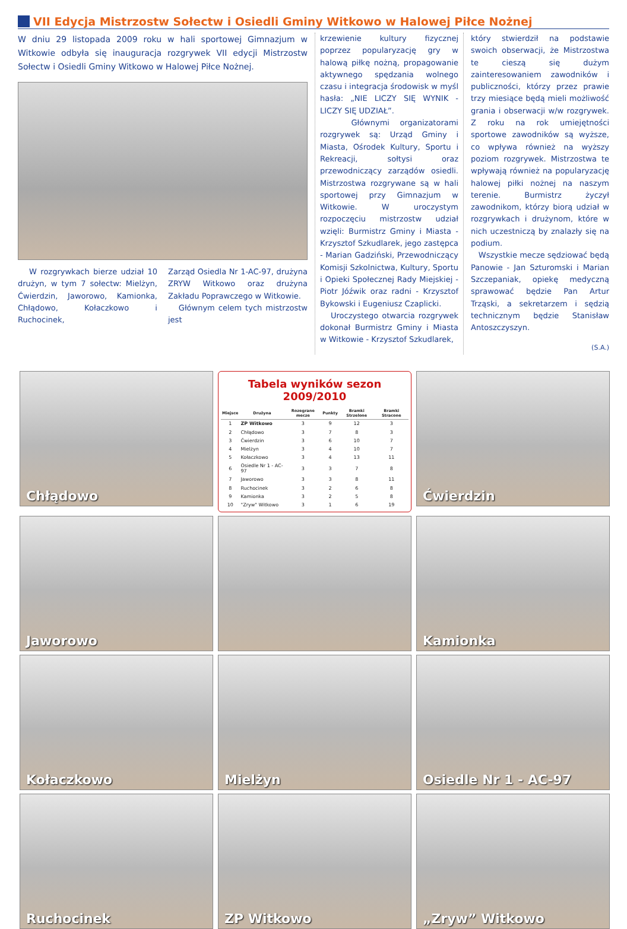VII Edycja Mistrzostw Sołectw i Osiedli Gminy Witkowo w Halowej Piłce Nożnej
W dniu 29 listopada 2009 roku w hali sportowej Gimnazjum w Witkowie odbyła się inauguracja rozgrywek VII edycji Mistrzostw Sołectw i Osiedli Gminy Witkowo w Halowej Piłce Nożnej.
W rozgrywkach bierze udział 10 drużyn, w tym 7 sołectw: Mielżyn, Ćwierdzin, Jaworowo, Kamionka, Chłądowo, Kołaczkowo i Ruchocinek,
Zarząd Osiedla Nr 1-AC-97, drużyna ZRYW Witkowo oraz drużyna Zakładu Poprawczego w Witkowie.
Głównym celem tych mistrzostw jest
krzewienie kultury fizycznej poprzez popularyzację gry w halową piłkę nożną, propagowanie aktywnego spędzania wolnego czasu i integracja środowisk w myśl hasła: „NIE LICZY SIĘ WYNIK - LICZY SIĘ UDZIAŁ”.
Głównymi organizatorami rozgrywek są: Urząd Gminy i Miasta, Ośrodek Kultury, Sportu i Rekreacji, sołtysi oraz przewodniczący zarządów osiedli. Mistrzostwa rozgrywane są w hali sportowej przy Gimnazjum w Witkowie. W uroczystym rozpoczęciu mistrzostw udział wzięli: Burmistrz Gminy i Miasta - Krzysztof Szkudlarek, jego zastępca - Marian Gadziński, Przewodniczący Komisji Szkolnictwa, Kultury, Sportu i Opieki Społecznej Rady Miejskiej - Piotr Jóźwik oraz radni - Krzysztof Bykowski i Eugeniusz Czaplicki.
Uroczystego otwarcia rozgrywek dokonał Burmistrz Gminy i Miasta w Witkowie - Krzysztof Szkudlarek,
który stwierdził na podstawie swoich obserwacji, że Mistrzostwa te cieszą się dużym zainteresowaniem zawodników i publiczności, którzy przez prawie trzy miesiące będą mieli możliwość grania i obserwacji w/w rozgrywek. Z roku na rok umiejętności sportowe zawodników są wyższe, co wpływa również na wyższy poziom rozgrywek. Mistrzostwa te wpływają również na popularyzację halowej piłki nożnej na naszym terenie. Burmistrz życzył zawodnikom, którzy biorą udział w rozgrywkach i drużynom, które w nich uczestniczą by znalazły się na podium.
Wszystkie mecze sędziować będą Panowie - Jan Szturomski i Marian Szczepaniak, opiekę medyczną sprawować będzie Pan Artur Trząski, a sekretarzem i sędzią technicznym będzie Stanisław Antoszczyszyn.
(S.A.)
Chłądowo
Tabela wyników sezon 2009/2010
| Miejsce | Drużyna | Rozegrane mecze | Punkty | Bramki Strzelone | Bramki Stracone |
| --- | --- | --- | --- | --- | --- |
| 1 | ZP Witkowo | 3 | 9 | 12 | 3 |
| 2 | Chłądowo | 3 | 7 | 8 | 3 |
| 3 | Ćwierdzin | 3 | 6 | 10 | 7 |
| 4 | Mielżyn | 3 | 4 | 10 | 7 |
| 5 | Kołaczkowo | 3 | 4 | 13 | 11 |
| 6 | Osiedle Nr 1 - AC-97 | 3 | 3 | 7 | 8 |
| 7 | Jaworowo | 3 | 3 | 8 | 11 |
| 8 | Ruchocinek | 3 | 2 | 6 | 8 |
| 9 | Kamionka | 3 | 2 | 5 | 8 |
| 10 | "Zryw" Witkowo | 3 | 1 | 6 | 19 |
Ćwierdzin
Jaworowo
Kamionka
Kołaczkowo
Mielżyn
Osiedle Nr 1 - AC-97
Ruchocinek
ZP Witkowo
„Zryw” Witkowo